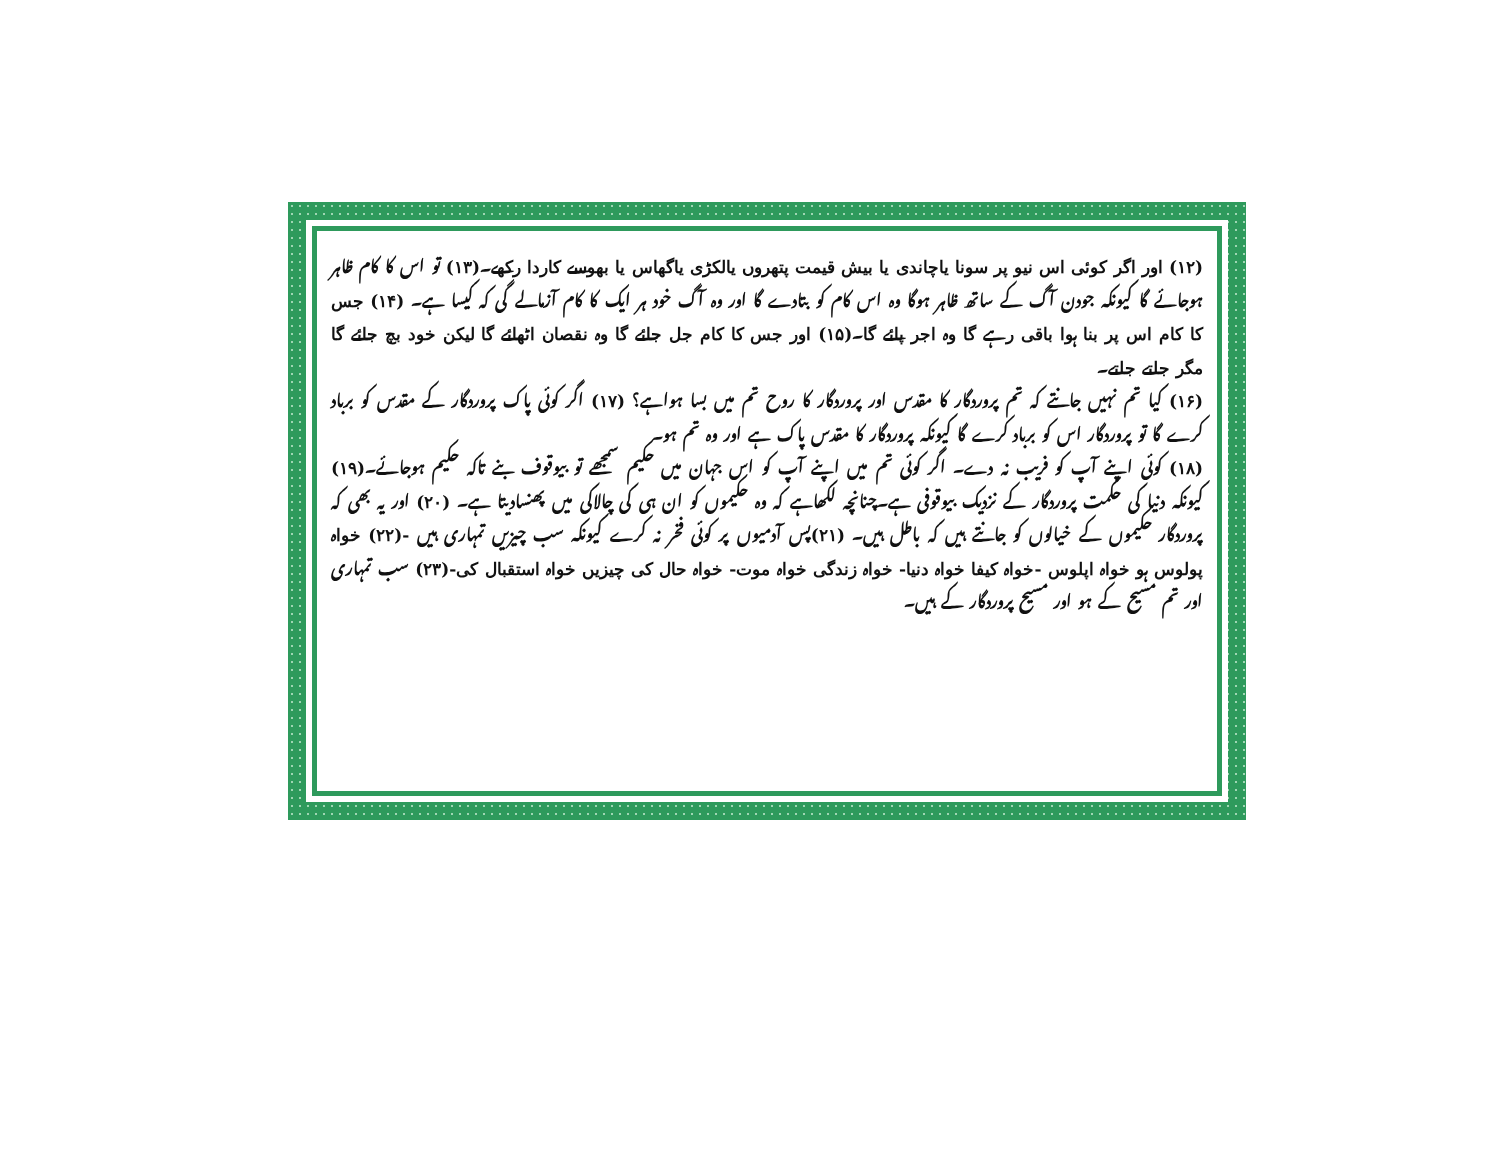(۱۲) اور اگر کوئی اس نیو پر سونا یاچاندی یا بیش قیمت پتھروں یالکڑی یاگھاس یا بھوسے کاردا رکھے۔(۱۳) تو اس کا کام ظاہر ہوجائے گا کیونکہ جودن آگ کے ساتھ ظاہر ہوگا وہ اس کام کو بتادے گا اور وہ آگ خود ہر ایک کا کام آزمالے گی کہ کیسا ہے۔ (۱۴) جس کا کام اس پر بنا ہوا باقی رہے گا وہ اجر پائے گا۔(۱۵) اور جس کا کام جل جائے گا وہ نقصان اٹھائے گا لیکن خود بچ جائے گا مگر جلتے جلتے۔
(۱۶) کیا تم نہیں جانتے کہ تم پروردگار کا مقدس اور پروردگار کا روح تم میں بسا ہواہے؟ (۱۷) اگر کوئی پاک پروردگار کے مقدس کو برباد کرے گا تو پروردگار اس کو برباد کرے گا کیونکہ پروردگار کا مقدس پاک ہے اور وہ تم ہو۔
(۱۸) کوئی اپنے آپ کو فریب نہ دے۔ اگر کوئی تم میں اپنے آپ کو اس جہان میں حکیم سمجھے تو بیوقوف بنے تاکہ حکیم ہوجائے۔(۱۹) کیونکہ دنیا کی حکمت پروردگار کے نزدیک بیوقوفی ہے۔چنانچہ لکھاہے کہ وہ حکیموں کو ان ہی کی چالاکی میں پھنسادیتا ہے۔ (۲۰) اور یہ بھی کہ پروردگار حکیموں کے خیالوں کو جانتے ہیں کہ باطل ہیں۔ (۲۱)پس آدمیوں پر کوئی فخر نہ کرے کیونکہ سب چیزیں تمہاری ہیں -(۲۲) خواہ پولوس ہو خواہ اپلوس -خواہ کیفا خواہ دنیا- خواہ زندگی خواہ موت- خواہ حال کی چیزیں خواہ استقبال کی-(۲۳) سب تمہاری اور تم مسیح کے ہو اور مسیح پروردگار کے ہیں۔